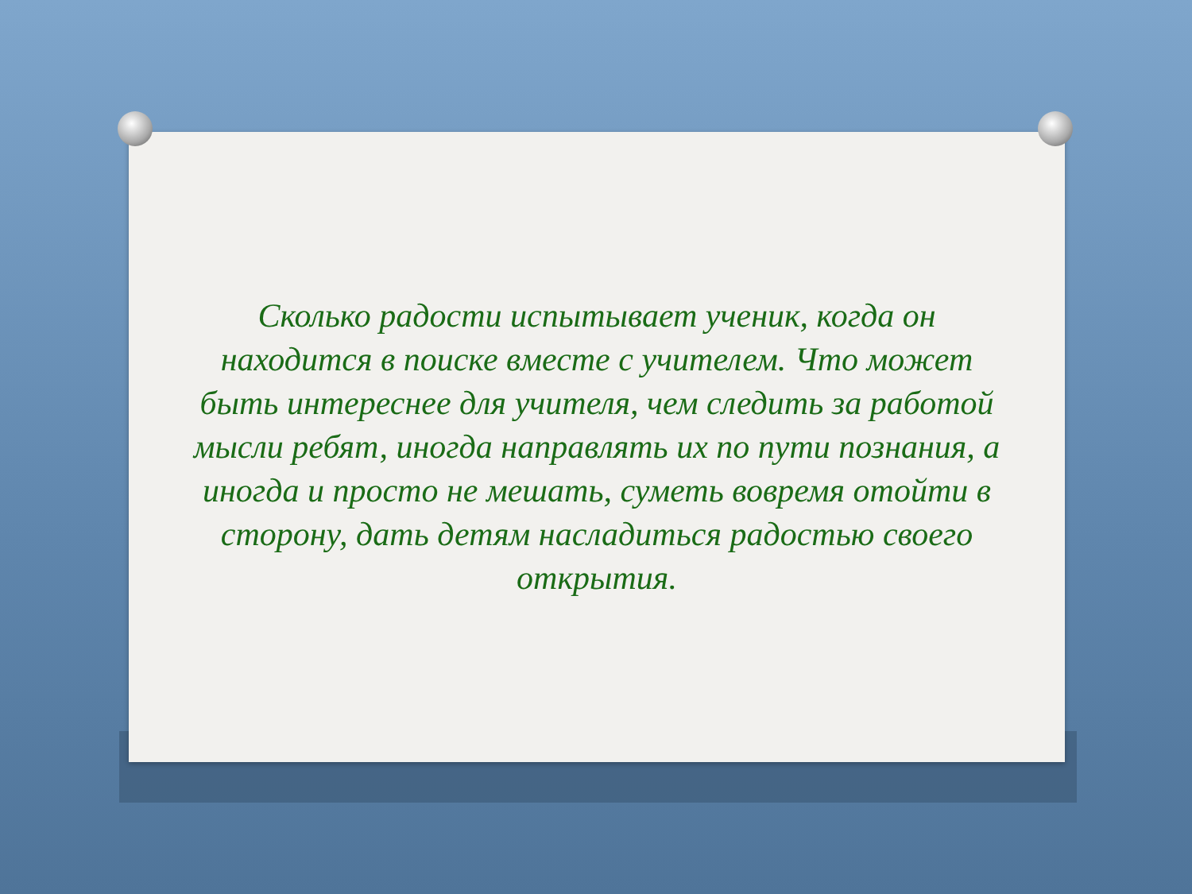Сколько радости испытывает ученик, когда он находится в поиске вместе с учителем. Что может быть интереснее для учителя, чем следить за работой мысли ребят, иногда направлять их по пути познания, а иногда и просто не мешать, суметь вовремя отойти в сторону, дать детям насладиться радостью своего открытия.